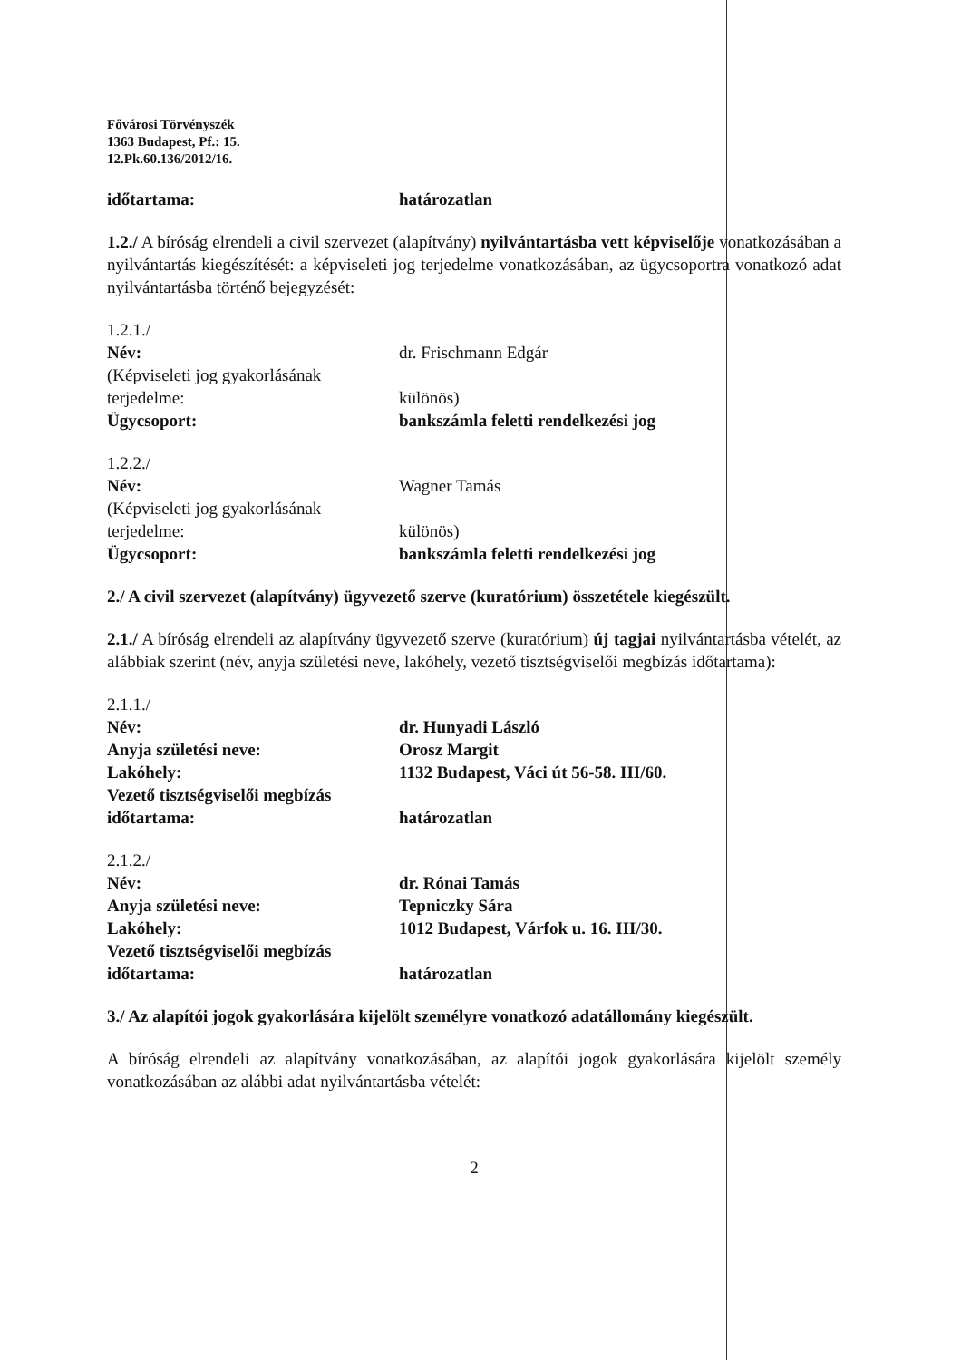Fővárosi Törvényszék
1363 Budapest, Pf.: 15.
12.Pk.60.136/2012/16.
időtartama: határozatlan
1.2./ A bíróság elrendeli a civil szervezet (alapítvány) nyilvántartásba vett képviselője vonatkozásában a nyilvántartás kiegészítését: a képviseleti jog terjedelme vonatkozásában, az ügycsoportra vonatkozó adat nyilvántartásba történő bejegyzését:
1.2.1./
Név: dr. Frischmann Edgár
(Képviseleti jog gyakorlásának terjedelme:
különös)
Ügycsoport: bankszámla feletti rendelkezési jog
1.2.2./
Név: Wagner Tamás
(Képviseleti jog gyakorlásának terjedelme:
különös)
Ügycsoport: bankszámla feletti rendelkezési jog
2./ A civil szervezet (alapítvány) ügyvezető szerve (kuratórium) összetétele kiegészült.
2.1./ A bíróság elrendeli az alapítvány ügyvezető szerve (kuratórium) új tagjai nyilvántartásba vételét, az alábbiak szerint (név, anyja születési neve, lakóhely, vezető tisztségviselői megbízás időtartama):
2.1.1./
Név: dr. Hunyadi László
Anyja születési neve: Orosz Margit
Lakóhely: 1132 Budapest, Váci út 56-58. III/60.
Vezető tisztségviselői megbízás időtartama:
határozatlan
2.1.2./
Név: dr. Rónai Tamás
Anyja születési neve: Tepniczky Sára
Lakóhely: 1012 Budapest, Várfok u. 16. III/30.
Vezető tisztségviselői megbízás időtartama:
határozatlan
3./ Az alapítói jogok gyakorlására kijelölt személyre vonatkozó adatállomány kiegészült.
A bíróság elrendeli az alapítvány vonatkozásában, az alapítói jogok gyakorlására kijelölt személy vonatkozásában az alábbi adat nyilvántartásba vételét:
2